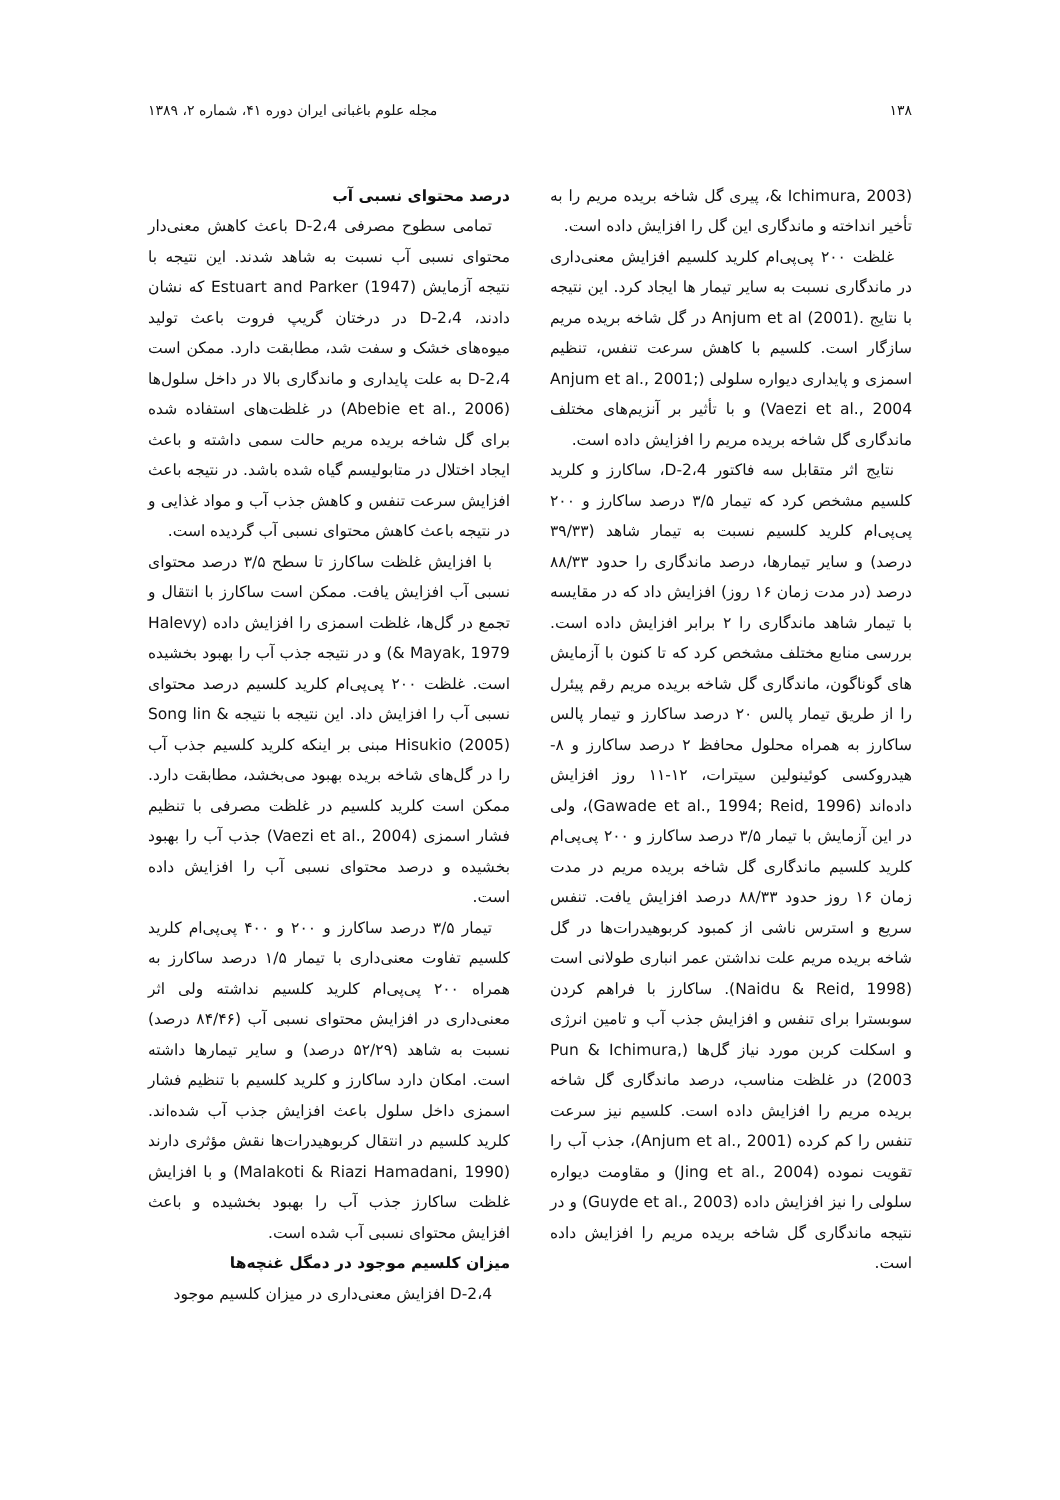۱۳۸ مجله علوم باغبانی ایران دوره ۴۱، شماره ۲، ۱۳۸۹
(Ichimura, 2003 &، پیری گل شاخه بریده مریم را به تأخیر انداخته و ماندگاری این گل را افزایش داده است.
غلظت ۲۰۰ پی‌پی‌ام کلرید کلسیم افزایش معنی‌داری در ماندگاری نسبت به سایر تیمار ها ایجاد کرد. این نتیجه با نتایج .Anjum et al (2001) در گل شاخه بریده مریم سازگار است. کلسیم با کاهش سرعت تنفس، تنظیم اسمزی و پایداری دیواره سلولی (Anjum et al., 2001; Vaezi et al., 2004) و با تأثیر بر آنزیم‌های مختلف ماندگاری گل شاخه بریده مریم را افزایش داده است.
نتایج اثر متقابل سه فاکتور 2،4-D، ساکارز و کلرید کلسیم مشخص کرد که تیمار ۳/۵ درصد ساکارز و ۲۰۰ پی‌پی‌ام کلرید کلسیم نسبت به تیمار شاهد (۳۹/۳۳ درصد) و سایر تیمارها، درصد ماندگاری را حدود ۸۸/۳۳ درصد (در مدت زمان ۱۶ روز) افزایش داد که در مقایسه با تیمار شاهد ماندگاری را ۲ برابر افزایش داده است. بررسی منابع مختلف مشخص کرد که تا کنون با آزمایش های گوناگون، ماندگاری گل شاخه بریده مریم رقم پیئرل را از طریق تیمار پالس ۲۰ درصد ساکارز و تیمار پالس ساکارز به همراه محلول محافظ ۲ درصد ساکارز و ۸- هیدروکسی کوئینولین سیترات، ۱۲-۱۱ روز افزایش داده‌اند (Gawade et al., 1994; Reid, 1996)، ولی در این آزمایش با تیمار ۳/۵ درصد ساکارز و ۲۰۰ پی‌پی‌ام کلرید کلسیم ماندگاری گل شاخه بریده مریم در مدت زمان ۱۶ روز حدود ۸۸/۳۳ درصد افزایش یافت. تنفس سریع و استرس ناشی از کمبود کربوهیدرات‌ها در گل شاخه بریده مریم علت نداشتن عمر انباری طولانی است (Naidu & Reid, 1998). ساکارز با فراهم کردن سوبسترا برای تنفس و افزایش جذب آب و تامین انرژی و اسکلت کربن مورد نیاز گل‌ها (Pun & Ichimura, 2003) در غلظت مناسب، درصد ماندگاری گل شاخه بریده مریم را افزایش داده است. کلسیم نیز سرعت تنفس را کم کرده (Anjum et al., 2001)، جذب آب را تقویت نموده (Jing et al., 2004) و مقاومت دیواره سلولی را نیز افزایش داده (Guyde et al., 2003) و در نتیجه ماندگاری گل شاخه بریده مریم را افزایش داده است.
درصد محتوای نسبی آب
تمامی سطوح مصرفی 2،4-D باعث کاهش معنی‌دار محتوای نسبی آب نسبت به شاهد شدند. این نتیجه با نتیجه آزمایش Estuart and Parker (1947) که نشان دادند، 2،4-D در درختان گریپ فروت باعث تولید میوه‌های خشک و سفت شد، مطابقت دارد. ممکن است 2،4-D به علت پایداری و ماندگاری بالا در داخل سلول‌ها (Abebie et al., 2006) در غلظت‌های استفاده شده برای گل شاخه بریده مریم حالت سمی داشته و باعث ایجاد اختلال در متابولیسم گیاه شده باشد. در نتیجه باعث افزایش سرعت تنفس و کاهش جذب آب و مواد غذایی و در نتیجه باعث کاهش محتوای نسبی آب گردیده است.
با افزایش غلظت ساکارز تا سطح ۳/۵ درصد محتوای نسبی آب افزایش یافت. ممکن است ساکارز با انتقال و تجمع در گل‌ها، غلظت اسمزی را افزایش داده (Halevy & Mayak, 1979) و در نتیجه جذب آب را بهبود بخشیده است. غلظت ۲۰۰ پی‌پی‌ام کلرید کلسیم درصد محتوای نسبی آب را افزایش داد. این نتیجه با نتیجه Song lin & Hisukio (2005) مبنی بر اینکه کلرید کلسیم جذب آب را در گل‌های شاخه بریده بهبود می‌بخشد، مطابقت دارد. ممکن است کلرید کلسیم در غلظت مصرفی با تنظیم فشار اسمزی (Vaezi et al., 2004) جذب آب را بهبود بخشیده و درصد محتوای نسبی آب را افزایش داده است.
تیمار ۳/۵ درصد ساکارز و ۲۰۰ و ۴۰۰ پی‌پی‌ام کلرید کلسیم تفاوت معنی‌داری با تیمار ۱/۵ درصد ساکارز به همراه ۲۰۰ پی‌پی‌ام کلرید کلسیم نداشته ولی اثر معنی‌داری در افزایش محتوای نسبی آب (۸۴/۴۶ درصد) نسبت به شاهد (۵۲/۲۹ درصد) و سایر تیمارها داشته است. امکان دارد ساکارز و کلرید کلسیم با تنظیم فشار اسمزی داخل سلول باعث افزایش جذب آب شده‌اند. کلرید کلسیم در انتقال کربوهیدرات‌ها نقش مؤثری دارند (Malakoti & Riazi Hamadani, 1990) و با افزایش غلظت ساکارز جذب آب را بهبود بخشیده و باعث افزایش محتوای نسبی آب شده است.
میزان کلسیم موجود در دمگل غنچه‌ها
2،4-D افزایش معنی‌داری در میزان کلسیم موجود